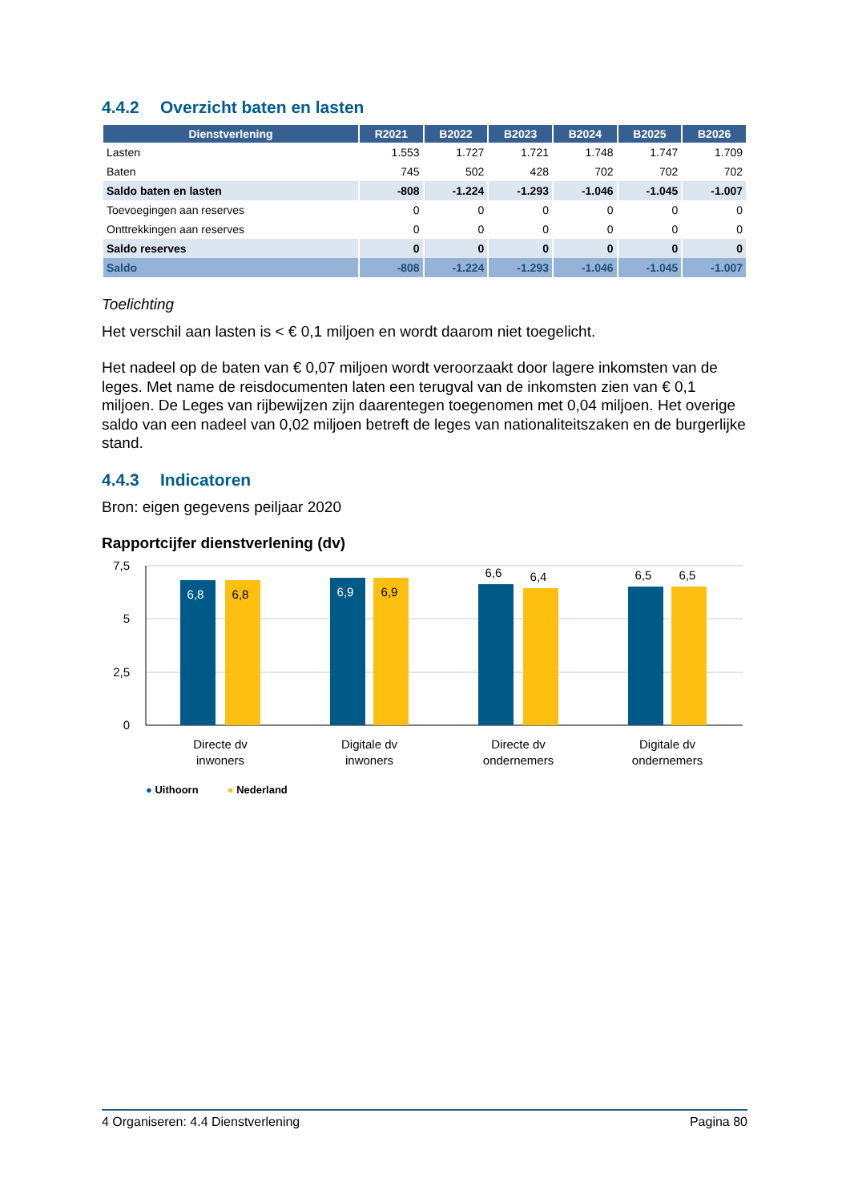4.4.2 Overzicht baten en lasten
| Dienstverlening | R2021 | B2022 | B2023 | B2024 | B2025 | B2026 |
| --- | --- | --- | --- | --- | --- | --- |
| Lasten | 1.553 | 1.727 | 1.721 | 1.748 | 1.747 | 1.709 |
| Baten | 745 | 502 | 428 | 702 | 702 | 702 |
| Saldo baten en lasten | -808 | -1.224 | -1.293 | -1.046 | -1.045 | -1.007 |
| Toevoegingen aan reserves | 0 | 0 | 0 | 0 | 0 | 0 |
| Onttrekkingen aan reserves | 0 | 0 | 0 | 0 | 0 | 0 |
| Saldo reserves | 0 | 0 | 0 | 0 | 0 | 0 |
| Saldo | -808 | -1.224 | -1.293 | -1.046 | -1.045 | -1.007 |
Toelichting
Het verschil aan lasten is < € 0,1 miljoen en wordt daarom niet toegelicht.
Het nadeel op de baten van € 0,07 miljoen wordt veroorzaakt door lagere inkomsten van de leges. Met name de reisdocumenten laten een terugval van de inkomsten zien van € 0,1 miljoen. De Leges van rijbewijzen zijn daarentegen toegenomen met 0,04 miljoen. Het overige saldo van een nadeel van 0,02 miljoen betreft de leges van nationaliteitszaken en de burgerlijke stand.
4.4.3 Indicatoren
Bron: eigen gegevens peiljaar 2020
Rapportcijfer dienstverlening (dv)
7,5
5
2,5
0
6,8
6,8
6,9
6,9
6,6
6,4
6,5
6,5
Directe dv
inwoners
Digitale dv
inwoners
Directe dv
ondernemers
Digitale dv
ondernemers
● Uithoorn ● Nederland
4 Organiseren: 4.4 Dienstverlening Pagina 80